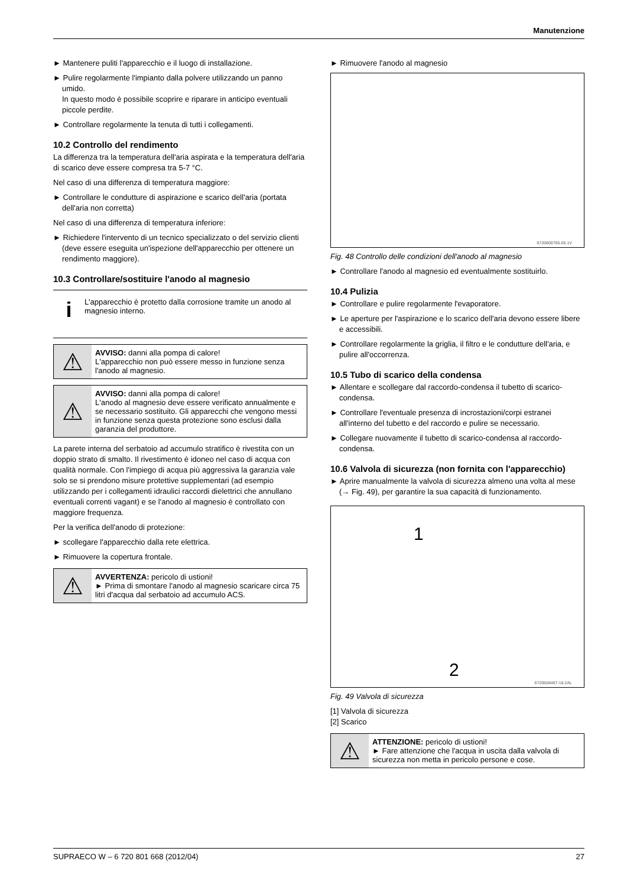Manutenzione
► Mantenere puliti l'apparecchio e il luogo di installazione.
► Pulire regolarmente l'impianto dalla polvere utilizzando un panno umido.
In questo modo è possibile scoprire e riparare in anticipo eventuali piccole perdite.
► Controllare regolarmente la tenuta di tutti i collegamenti.
10.2 Controllo del rendimento
La differenza tra la temperatura dell'aria aspirata e la temperatura dell'aria di scarico deve essere compresa tra 5-7 °C.
Nel caso di una differenza di temperatura maggiore:
► Controllare le condutture di aspirazione e scarico dell'aria (portata dell'aria non corretta)
Nel caso di una differenza di temperatura inferiore:
► Richiedere l'intervento di un tecnico specializzato o del servizio clienti (deve essere eseguita un'ispezione dell'apparecchio per ottenere un rendimento maggiore).
10.3 Controllare/sostituire l'anodo al magnesio
i
L'apparecchio è protetto dalla corrosione tramite un anodo al magnesio interno.
⚠
AVVISO: danni alla pompa di calore!
L'apparecchio non può essere messo in funzione senza l'anodo al magnesio.
⚠
AVVISO: danni alla pompa di calore!
L'anodo al magnesio deve essere verificato annualmente e se necessario sostituito. Gli apparecchi che vengono messi in funzione senza questa protezione sono esclusi dalla garanzia del produttore.
La parete interna del serbatoio ad accumulo stratifico è rivestita con un doppio strato di smalto. Il rivestimento è idoneo nel caso di acqua con qualità normale. Con l'impiego di acqua più aggressiva la garanzia vale solo se si prendono misure protettive supplementari (ad esempio utilizzando per i collegamenti idraulici raccordi dielettrici che annullano eventuali correnti vagant) e se l'anodo al magnesio è controllato con maggiore frequenza.
Per la verifica dell'anodo di protezione:
► scollegare l'apparecchio dalla rete elettrica.
► Rimuovere la copertura frontale.
⚠
AVVERTENZA: pericolo di ustioni!
► Prima di smontare l'anodo al magnesio scaricare circa 75 litri d'acqua dal serbatoio ad accumulo ACS.
► Rimuovere l'anodo al magnesio
6720800765-05.1V
Fig. 48 Controllo delle condizioni dell'anodo al magnesio
► Controllare l'anodo al magnesio ed eventualmente sostituirlo.
10.4 Pulizia
► Controllare e pulire regolarmente l'evaporatore.
► Le aperture per l'aspirazione e lo scarico dell'aria devono essere libere e accessibili.
► Controllare regolarmente la griglia, il filtro e le condutture dell'aria, e pulire all'occorrenza.
10.5 Tubo di scarico della condensa
► Allentare e scollegare dal raccordo-condensa il tubetto di scarico-condensa.
► Controllare l'eventuale presenza di incrostazioni/corpi estranei all'interno del tubetto e del raccordo e pulire se necessario.
► Collegare nuovamente il tubetto di scarico-condensa al raccordo-condensa.
10.6 Valvola di sicurezza (non fornita con l'apparecchio)
► Aprire manualmente la valvola di sicurezza almeno una volta al mese (→ Fig. 49), per garantire la sua capacità di funzionamento.
1
2
6720608467-18.2AL
Fig. 49 Valvola di sicurezza
[1] Valvola di sicurezza
[2] Scarico
⚠
ATTENZIONE: pericolo di ustioni!
► Fare attenzione che l'acqua in uscita dalla valvola di sicurezza non metta in pericolo persone e cose.
SUPRAECO W – 6 720 801 668 (2012/04) 27